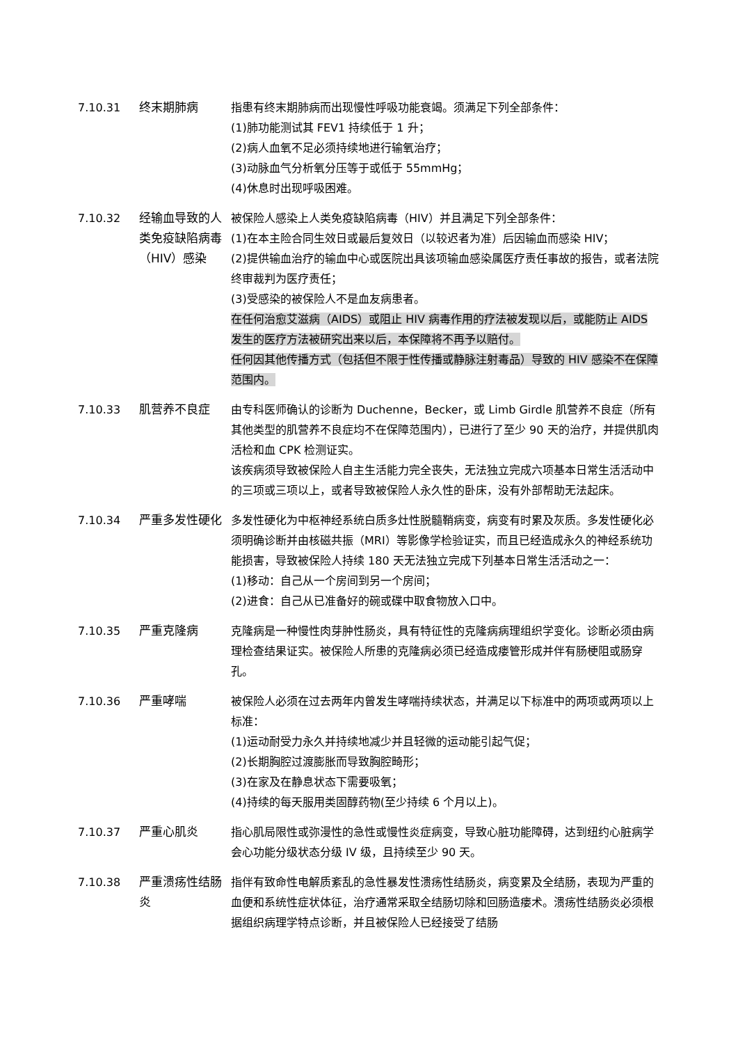7.10.31 终末期肺病 指患有终末期肺病而出现慢性呼吸功能衰竭。须满足下列全部条件：
(1)肺功能测试其 FEV1 持续低于 1 升；
(2)病人血氧不足必须持续地进行输氧治疗；
(3)动脉血气分析氧分压等于或低于 55mmHg；
(4)休息时出现呼吸困难。
7.10.32 经输血导致的人类免疫缺陷病毒（HIV）感染
被保险人感染上人类免疫缺陷病毒（HIV）并且满足下列全部条件：
(1)在本主险合同生效日或最后复效日（以较迟者为准）后因输血而感染 HIV；
(2)提供输血治疗的输血中心或医院出具该项输血感染属医疗责任事故的报告，或者法院终审裁判为医疗责任；
(3)受感染的被保险人不是血友病患者。
在任何治愈艾滋病（AIDS）或阻止 HIV 病毒作用的疗法被发现以后，或能防止 AIDS 发生的医疗方法被研究出来以后，本保障将不再予以赔付。
任何因其他传播方式（包括但不限于性传播或静脉注射毒品）导致的 HIV 感染不在保障范围内。
7.10.33 肌营养不良症 由专科医师确认的诊断为 Duchenne，Becker，或 Limb Girdle 肌营养不良症（所有其他类型的肌营养不良症均不在保障范围内），已进行了至少 90 天的治疗，并提供肌肉活检和血 CPK 检测证实。
该疾病须导致被保险人自主生活能力完全丧失，无法独立完成六项基本日常生活活动中的三项或三项以上，或者导致被保险人永久性的卧床，没有外部帮助无法起床。
7.10.34 严重多发性硬化 多发性硬化为中枢神经系统白质多灶性脱髓鞘病变，病变有时累及灰质。多发性硬化必须明确诊断并由核磁共振（MRI）等影像学检验证实，而且已经造成永久的神经系统功能损害，导致被保险人持续 180 天无法独立完成下列基本日常生活活动之一：
(1)移动：自己从一个房间到另一个房间；
(2)进食：自己从已准备好的碗或碟中取食物放入口中。
7.10.35 严重克隆病 克隆病是一种慢性肉芽肿性肠炎，具有特征性的克隆病病理组织学变化。诊断必须由病理检查结果证实。被保险人所患的克隆病必须已经造成瘘管形成并伴有肠梗阻或肠穿孔。
7.10.36 严重哮喘 被保险人必须在过去两年内曾发生哮喘持续状态，并满足以下标准中的两项或两项以上标准：
(1)运动耐受力永久并持续地减少并且轻微的运动能引起气促；
(2)长期胸腔过渡膨胀而导致胸腔畸形；
(3)在家及在静息状态下需要吸氧；
(4)持续的每天服用类固醇药物(至少持续 6 个月以上)。
7.10.37 严重心肌炎 指心肌局限性或弥漫性的急性或慢性炎症病变，导致心脏功能障碍，达到纽约心脏病学会心功能分级状态分级 IV 级，且持续至少 90 天。
7.10.38 严重溃疡性结肠炎
指伴有致命性电解质紊乱的急性暴发性溃疡性结肠炎，病变累及全结肠，表现为严重的血便和系统性症状体征，治疗通常采取全结肠切除和回肠造瘘术。溃疡性结肠炎必须根据组织病理学特点诊断，并且被保险人已经接受了结肠